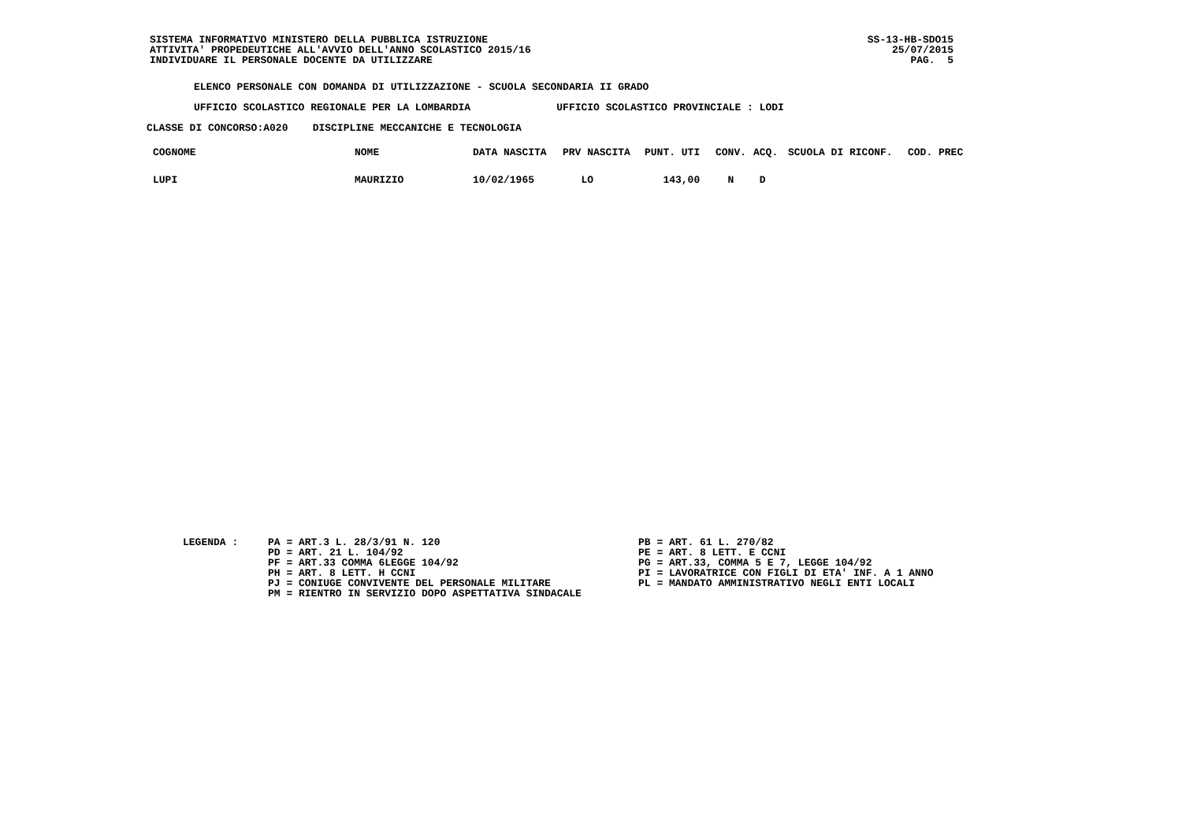SISTEMA INFORMATIVO MINISTERO DELLA PUBBLICA ISTRUZIONE
ATTIVITA' PROPEDEUTICHE ALL'AVVIO DELL'ANNO SCOLASTICO 2015/16
INDIVIDUARE IL PERSONALE DOCENTE DA UTILIZZARE
SS-13-HB-SDO15
25/07/2015
PAG. 5
ELENCO PERSONALE CON DOMANDA DI UTILIZZAZIONE - SCUOLA SECONDARIA II GRADO
UFFICIO SCOLASTICO REGIONALE PER LA LOMBARDIA UFFICIO SCOLASTICO PROVINCIALE : LODI
CLASSE DI CONCORSO:A020 DISCIPLINE MECCANICHE E TECNOLOGIA
| COGNOME | NOME | DATA NASCITA | PRV NASCITA | PUNT. UTI | CONV. | ACQ. | SCUOLA DI RICONF. | COD. PREC |
| --- | --- | --- | --- | --- | --- | --- | --- | --- |
| LUPI | MAURIZIO | 10/02/1965 | LO | 143,00 | N | D | | |
LEGENDA :
PA = ART.3 L. 28/3/91 N. 120
PD = ART. 21 L. 104/92
PF = ART.33 COMMA 6LEGGE 104/92
PH = ART. 8 LETT. H CCNI
PJ = CONIUGE CONVIVENTE DEL PERSONALE MILITARE
PM = RIENTRO IN SERVIZIO DOPO ASPETTATIVA SINDACALE
PB = ART. 61 L. 270/82
PE = ART. 8 LETT. E CCNI
PG = ART.33, COMMA 5 E 7, LEGGE 104/92
PI = LAVORATRICE CON FIGLI DI ETA' INF. A 1 ANNO
PL = MANDATO AMMINISTRATIVO NEGLI ENTI LOCALI